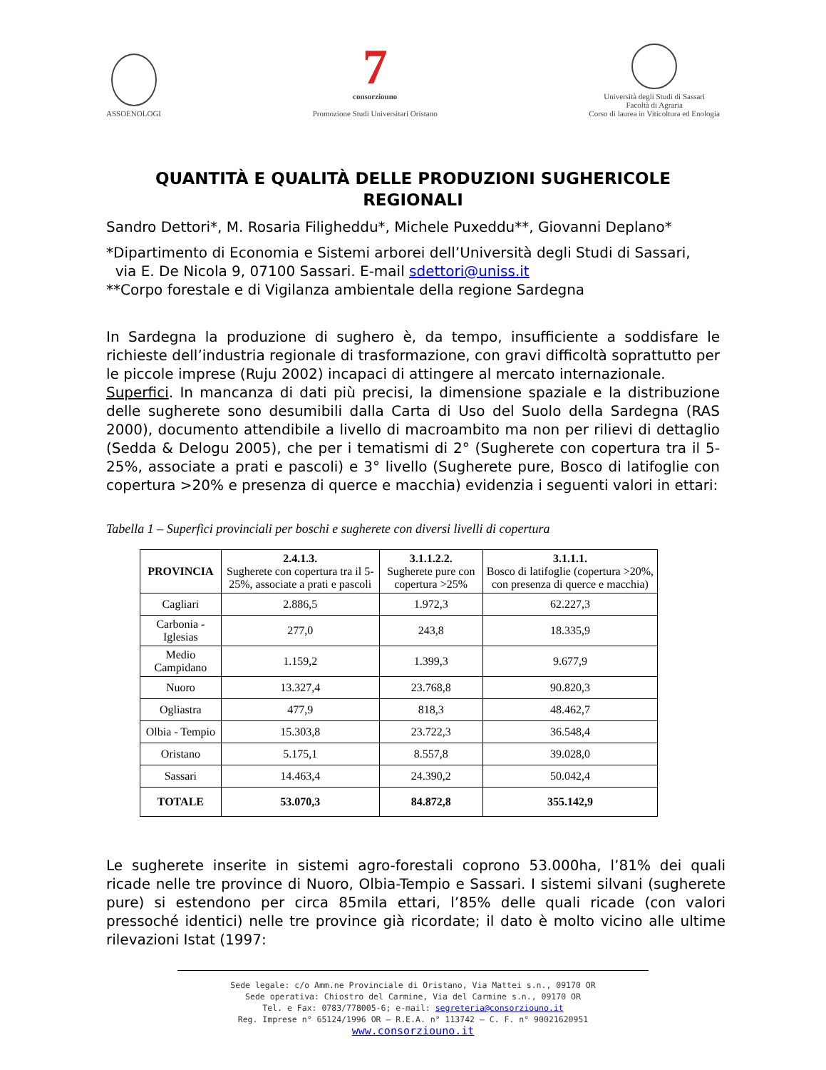ASSOENOLOGI
7
consorziouno
Promozione Studi Universitari Oristano
Università degli Studi di Sassari
Facoltà di Agraria
Corso di laurea in Viticoltura ed Enologia
QUANTITÀ E QUALITÀ DELLE PRODUZIONI SUGHERICOLE REGIONALI
Sandro Dettori*, M. Rosaria Filigheddu*, Michele Puxeddu**, Giovanni Deplano*
*Dipartimento di Economia e Sistemi arborei dell’Università degli Studi di Sassari,
via E. De Nicola 9, 07100 Sassari. E-mail sdettori@uniss.it
**Corpo forestale e di Vigilanza ambientale della regione Sardegna
In Sardegna la produzione di sughero è, da tempo, insufficiente a soddisfare le richieste dell’industria regionale di trasformazione, con gravi difficoltà soprattutto per le piccole imprese (Ruju 2002) incapaci di attingere al mercato internazionale.
Superfici. In mancanza di dati più precisi, la dimensione spaziale e la distribuzione delle sugherete sono desumibili dalla Carta di Uso del Suolo della Sardegna (RAS 2000), documento attendibile a livello di macroambito ma non per rilievi di dettaglio (Sedda & Delogu 2005), che per i tematismi di 2° (Sugherete con copertura tra il 5-25%, associate a prati e pascoli) e 3° livello (Sugherete pure, Bosco di latifoglie con copertura >20% e presenza di querce e macchia) evidenzia i seguenti valori in ettari:
Tabella 1 – Superfici provinciali per boschi e sugherete con diversi livelli di copertura
| PROVINCIA | 2.4.1.3. Sugherete con copertura tra il 5-25%, associate a prati e pascoli | 3.1.1.2.2. Sugherete pure con copertura >25% | 3.1.1.1. Bosco di latifoglie (copertura >20%, con presenza di querce e macchia) |
| --- | --- | --- | --- |
| Cagliari | 2.886,5 | 1.972,3 | 62.227,3 |
| Carbonia - Iglesias | 277,0 | 243,8 | 18.335,9 |
| Medio Campidano | 1.159,2 | 1.399,3 | 9.677,9 |
| Nuoro | 13.327,4 | 23.768,8 | 90.820,3 |
| Ogliastra | 477,9 | 818,3 | 48.462,7 |
| Olbia - Tempio | 15.303,8 | 23.722,3 | 36.548,4 |
| Oristano | 5.175,1 | 8.557,8 | 39.028,0 |
| Sassari | 14.463,4 | 24.390,2 | 50.042,4 |
| TOTALE | 53.070,3 | 84.872,8 | 355.142,9 |
Le sugherete inserite in sistemi agro-forestali coprono 53.000ha, l’81% dei quali ricade nelle tre province di Nuoro, Olbia-Tempio e Sassari. I sistemi silvani (sugherete pure) si estendono per circa 85mila ettari, l’85% delle quali ricade (con valori pressoché identici) nelle tre province già ricordate; il dato è molto vicino alle ultime rilevazioni Istat (1997:
Sede legale: c/o Amm.ne Provinciale di Oristano, Via Mattei s.n., 09170 OR
Sede operativa: Chiostro del Carmine, Via del Carmine s.n., 09170 OR
Tel. e Fax: 0783/778005-6; e-mail: segreteria@consorziouno.it
Reg. Imprese n° 65124/1996 OR – R.E.A. n° 113742 – C. F. n° 90021620951
www.consorziouno.it